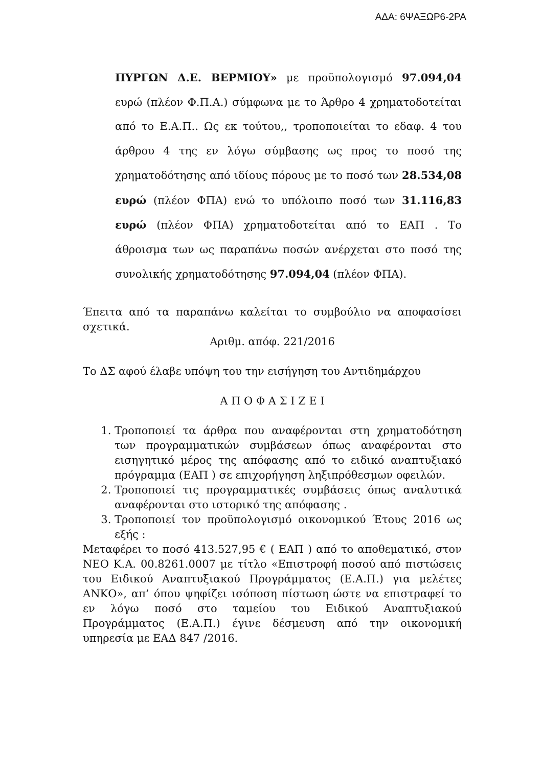ΑΔΑ: 6ΨΑΞΩΡ6-2ΡΑ
ΠΥΡΓΩΝ Δ.Ε. ΒΕΡΜΙΟΥ» με προϋπολογισμό 97.094,04 ευρώ (πλέον Φ.Π.Α.) σύμφωνα με το Άρθρο 4 χρηματοδοτείται από το Ε.Α.Π.. Ως εκ τούτου,, τροποποιείται το εδαφ. 4 του άρθρου 4 της εν λόγω σύμβασης ως προς το ποσό της χρηματοδότησης από ιδίους πόρους με το ποσό των 28.534,08 ευρώ (πλέον ΦΠΑ) ενώ το υπόλοιπο ποσό των 31.116,83 ευρώ (πλέον ΦΠΑ) χρηματοδοτείται από το ΕΑΠ . Το άθροισμα των ως παραπάνω ποσών ανέρχεται στο ποσό της συνολικής χρηματοδότησης 97.094,04 (πλέον ΦΠΑ).
Έπειτα από τα παραπάνω καλείται το συμβούλιο να αποφασίσει σχετικά.
Αριθμ. απόφ. 221/2016
Το ΔΣ αφού έλαβε υπόψη του την εισήγηση του Αντιδημάρχου
Α Π Ο Φ Α Σ Ι Ζ Ε Ι
1. Τροποποιεί τα άρθρα που αναφέρονται στη χρηματοδότηση των προγραμματικών συμβάσεων όπως αναφέρονται στο εισηγητικό μέρος της απόφασης από το ειδικό αναπτυξιακό πρόγραμμα (ΕΑΠ ) σε επιχορήγηση ληξιπρόθεσμων οφειλών.
2. Τροποποιεί τις προγραμματικές συμβάσεις όπως αναλυτικά αναφέρονται στο ιστορικό της απόφασης .
3. Τροποποιεί τον προϋπολογισμό οικονομικού Έτους 2016 ως εξής :
Μεταφέρει το ποσό 413.527,95 € ( ΕΑΠ ) από το αποθεματικό, στον ΝΕΟ Κ.Α. 00.8261.0007 με τίτλο «Επιστροφή ποσού από πιστώσεις του Ειδικού Αναπτυξιακού Προγράμματος (Ε.Α.Π.) για μελέτες ΑΝΚΟ», απ’ όπου ψηφίζει ισόποση πίστωση ώστε να επιστραφεί το εν λόγω ποσό στο ταμείου του Ειδικού Αναπτυξιακού Προγράμματος (Ε.Α.Π.) έγινε δέσμευση από την οικονομική υπηρεσία με ΕΑΔ 847 /2016.